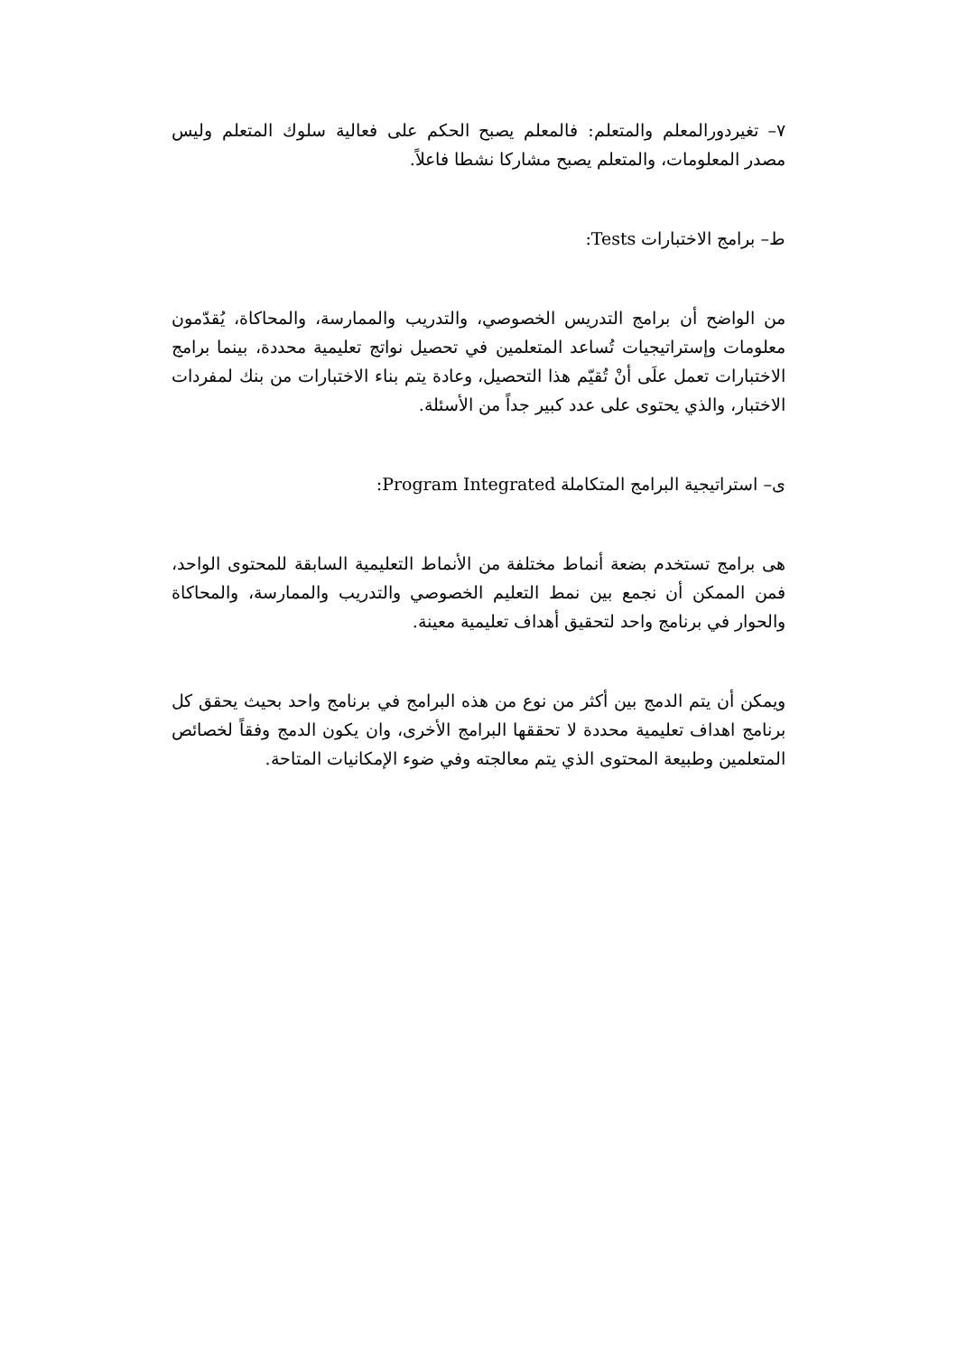٧– تغيردورالمعلم والمتعلم: فالمعلم يصبح الحكم على فعالية سلوك المتعلم وليس مصدر المعلومات، والمتعلم يصبح مشاركا نشطا فاعلاً.
ط– برامج الاختبارات Tests:
من الواضح أن برامج التدريس الخصوصي، والتدريب والممارسة، والمحاكاة، يُقدّمون معلومات وإستراتيجيات تُساعد المتعلمين في تحصيل نواتج تعليمية محددة، بينما برامج الاختبارات تعمل علَى أنْ تُقيّم هذا التحصيل، وعادة يتم بناء الاختبارات من بنك لمفردات الاختبار، والذي يحتوى على عدد كبير جداً من الأسئلة.
ى– استراتيجية البرامج المتكاملة Program Integrated:
هى برامج تستخدم بضعة أنماط مختلفة من الأنماط التعليمية السابقة للمحتوى الواحد، فمن الممكن أن نجمع بين نمط التعليم الخصوصي والتدريب والممارسة، والمحاكاة والحوار في برنامج واحد لتحقيق أهداف تعليمية معينة.
ويمكن أن يتم الدمج بين أكثر من نوع من هذه البرامج في برنامج واحد بحيث يحقق كل برنامج اهداف تعليمية محددة لا تحققها البرامج الأخرى، وان يكون الدمج وفقاً لخصائص المتعلمين وطبيعة المحتوى الذي يتم معالجته وفي ضوء الإمكانيات المتاحة.